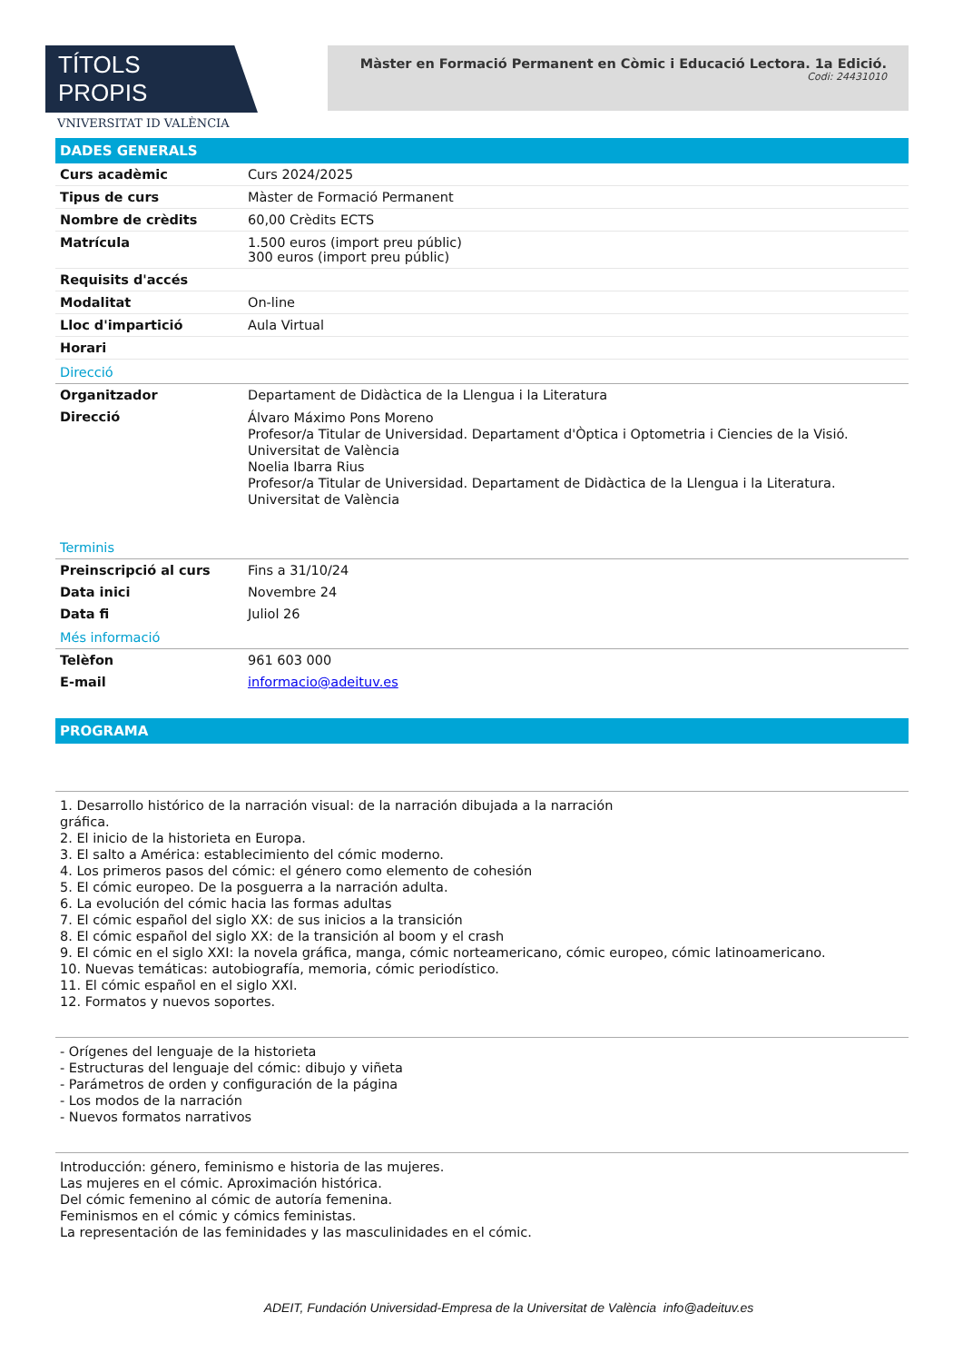TÍTOLS PROPIS
VNIVERSITAT ID VALÈNCIA
Màster en Formació Permanent en Còmic i Educació Lectora. 1a Edició.
Codi: 24431010
DADES GENERALS
| Curs acadèmic | Curs 2024/2025 |
| Tipus de curs | Màster de Formació Permanent |
| Nombre de crèdits | 60,00 Crèdits ECTS |
| Matrícula | 1.500 euros (import preu públic) 300 euros (import preu públic) |
| Requisits d'accés | |
| Modalitat | On-line |
| Lloc d'impartició | Aula Virtual |
| Horari | |
Direcció
| Organitzador | Departament de Didàctica de la Llengua i la Literatura |
| Direcció | Álvaro Máximo Pons Moreno Profesor/a Titular de Universidad. Departament d'Òptica i Optometria i Ciencies de la Visió. Universitat de València Noelia Ibarra Rius Profesor/a Titular de Universidad. Departament de Didàctica de la Llengua i la Literatura. Universitat de València |
Terminis
| Preinscripció al curs | Fins a 31/10/24 |
| Data inici | Novembre 24 |
| Data fi | Juliol 26 |
Més informació
| Telèfon | 961 603 000 |
| E-mail | informacio@adeituv.es |
PROGRAMA
1. Desarrollo histórico de la narración visual: de la narración dibujada a la narración
gráfica.
2. El inicio de la historieta en Europa.
3. El salto a América: establecimiento del cómic moderno.
4. Los primeros pasos del cómic: el género como elemento de cohesión
5. El cómic europeo. De la posguerra a la narración adulta.
6. La evolución del cómic hacia las formas adultas
7. El cómic español del siglo XX: de sus inicios a la transición
8. El cómic español del siglo XX: de la transición al boom y el crash
9. El cómic en el siglo XXI: la novela gráfica, manga, cómic norteamericano, cómic europeo, cómic latinoamericano.
10. Nuevas temáticas: autobiografía, memoria, cómic periodístico.
11. El cómic español en el siglo XXI.
12. Formatos y nuevos soportes.
- Orígenes del lenguaje de la historieta
- Estructuras del lenguaje del cómic: dibujo y viñeta
- Parámetros de orden y configuración de la página
- Los modos de la narración
- Nuevos formatos narrativos
Introducción: género, feminismo e historia de las mujeres.
Las mujeres en el cómic. Aproximación histórica.
Del cómic femenino al cómic de autoría femenina.
Feminismos en el cómic y cómics feministas.
La representación de las feminidades y las masculinidades en el cómic.
ADEIT, Fundación Universidad-Empresa de la Universitat de València info@adeituv.es